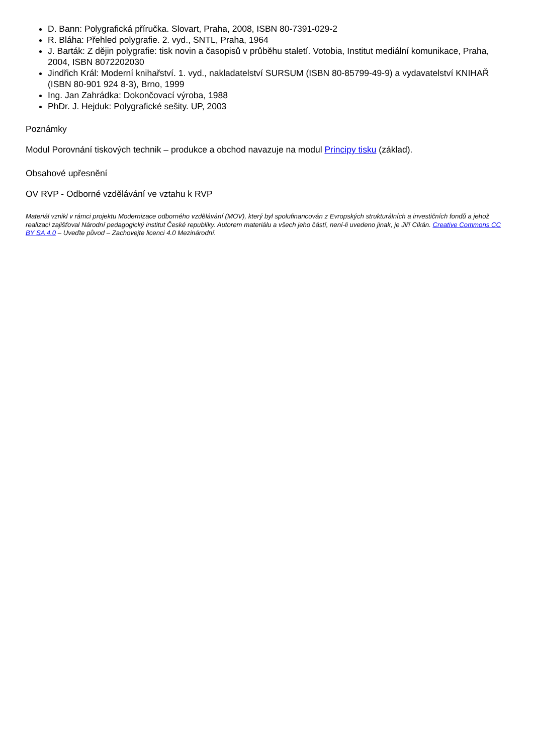D. Bann: Polygrafická příručka. Slovart, Praha, 2008, ISBN 80-7391-029-2
R. Bláha: Přehled polygrafie. 2. vyd., SNTL, Praha, 1964
J. Barták: Z dějin polygrafie: tisk novin a časopisů v průběhu staletí. Votobia, Institut mediální komunikace, Praha, 2004, ISBN 8072202030
Jindřich Král: Moderní knihařství. 1. vyd., nakladatelství SURSUM (ISBN 80-85799-49-9) a vydavatelství KNIHAŘ (ISBN 80-901 924 8-3), Brno, 1999
Ing. Jan Zahrádka: Dokončovací výroba, 1988
PhDr. J. Hejduk: Polygrafické sešity. UP, 2003
Poznámky
Modul Porovnání tiskových technik – produkce a obchod navazuje na modul Principy tisku (základ).
Obsahové upřesnění
OV RVP - Odborné vzdělávání ve vztahu k RVP
Materiál vznikl v rámci projektu Modernizace odborného vzdělávání (MOV), který byl spolufinancován z Evropských strukturálních a investičních fondů a jehož realizaci zajišťoval Národní pedagogický institut České republiky. Autorem materiálu a všech jeho částí, není-li uvedeno jinak, je Jiří Cikán. Creative Commons CC BY SA 4.0 – Uveďte původ – Zachovejte licenci 4.0 Mezinárodní.